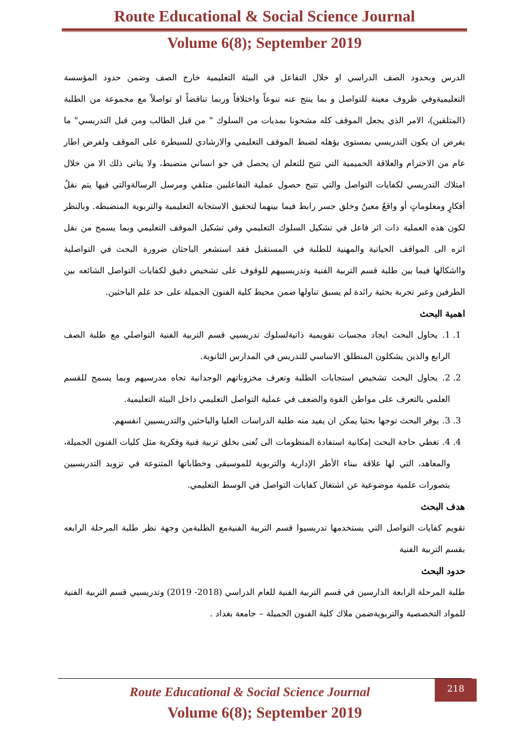Route Educational & Social Science Journal
Volume 6(8); September 2019
الدرس وبحدود الصف الدراسي او خلال التفاعل في البيئة التعليمية خارج الصف وضمن حدود المؤسسة التعليميةوفي ظروف معينة للتواصل و بما ينتج عنه تنوعاً واختلافاً وربما تناقضاً او تواصلاً مع مجموعة من الطلبة (المتلقين)، الامر الذي يجعل الموقف كله مشحونا بمديات من السلوك " من قبل الطالب ومن قبل التدريسي" ما يفرض ان يكون التدريسي بمستوى يؤهله لضبط الموقف التعليمي والارشادي للسيطرة على الموقف ولفرض اطار عام من الاحترام والعلاقة الحميمية التي تتيح للتعلم ان يحصل في جو انساني منضبط، ولا يتاتى ذلك الا من خلال امتلاك التدريسي لكفايات التواصل والتي تتيح حصول عملية التفاعلبين متلقي ومرسل الرسالةوالتي فيها يتم نقلُ أفكارٍ ومعلوماتٍ أو واقعٌ معينٌ وخلق جسر رابط فيما بينهما لتحقيق الاستجابة التعليمية والتربوية المنضبطه. وبالنظر لكون هذه العملية ذات اثر فاعل في تشكيل السلوك التعليمي وفي تشكيل الموقف التعليمي وبما يسمح من نقل اثره الى المواقف الحياتية والمهنية للطلبة في المستقبل فقد استشعر الباحثان ضرورة البحث في التواصلية وااشكالها فيما بين طلبة قسم التربية الفنية وتدريسييهم للوقوف على تشخيص دقيق لكفايات التواصل الشائعه بين الطرفين وعبر تجربة بحثية رائدة لم يسبق تناولها ضمن محيط كلية الفنون الجميلة على حد علم الباحثين.
اهمية البحث
1. 1. يحاول البحث ايجاد مجسات تقويمية ذاتيةلسلوك تدريسيي قسم التربية الفنية التواصلي مع طلبة الصف الرابع والذين يشكلون المنطلق الاساسي للتدريس في المدارس الثانوية.
2. 2. يحاول البحث تشخيص استجابات الطلبة وتعرف مخزوناتهم الوجدانية تجاه مدرسيهم وبما يسمح للقسم العلمي بالتعرف على مواطن القوة والضعف في عملية التواصل التعليمي داخل البيئة التعليمية.
3. 3. يوفر البحث توجها بحثيا يمكن ان يفيد منه طلبة الدراسات العليا والباحثين والتدريسيين انفسهم.
4. 4. تغطي حاجة البحث إمكانية استفادة المنظومات الى تُعنى بخلق تربية فنية وفكرية مثل كليات الفنون الجميلة، والمعاهد، التي لها علاقة ببناء الأطر الإدارية والتربوية للموسيقى وخطاباتها المتنوعة في تزويد التدريسيين بتصورات علمية موضوعية عن اشتغال كفايات التواصل في الوسط التعليمي.
هدف البحث
تقويم كفايات التواصل التي يستخدمها تدريسيوا قسم التربية الفنيةمع الطلبةمن وجهة نظر طلبة المرحلة الرابعه بقسم التربية الفنية
حدود البحث
طلبة المرحلة الرابعة الدارسين في قسم التربية الفنية للعام الدراسي (2018- 2019) وتدريسيي قسم التربية الفنية للمواد التخصصية والتربويةضمن ملاك كلية الفنون الجميلة – جامعة بغداد .
218
Route Educational & Social Science Journal
Volume 6(8); September 2019